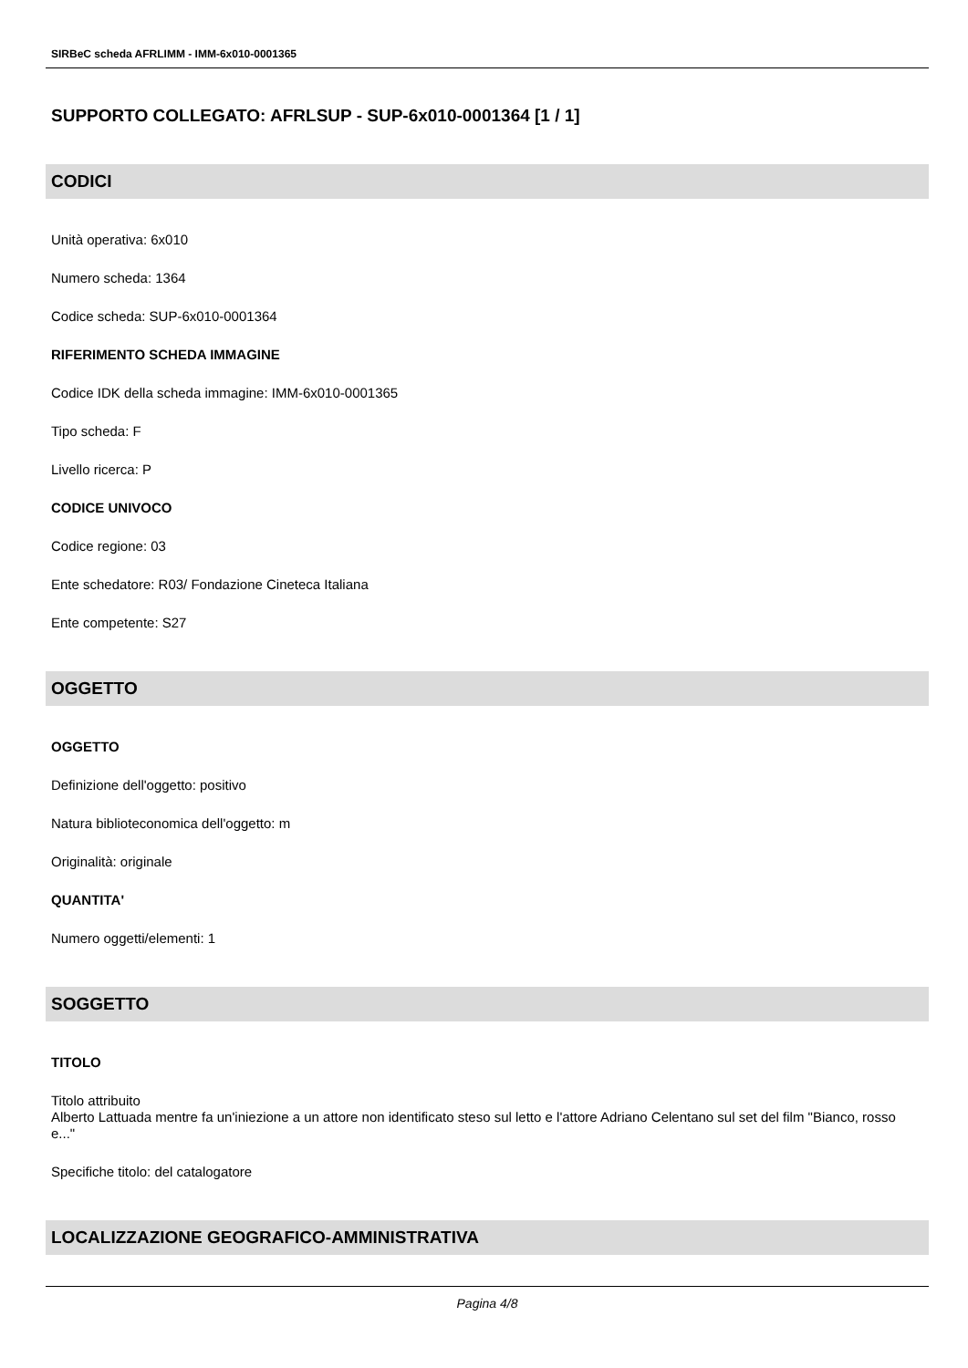SIRBeC scheda AFRLIMM - IMM-6x010-0001365
SUPPORTO COLLEGATO: AFRLSUP - SUP-6x010-0001364 [1 / 1]
CODICI
Unità operativa: 6x010
Numero scheda: 1364
Codice scheda: SUP-6x010-0001364
RIFERIMENTO SCHEDA IMMAGINE
Codice IDK della scheda immagine: IMM-6x010-0001365
Tipo scheda: F
Livello ricerca: P
CODICE UNIVOCO
Codice regione: 03
Ente schedatore: R03/ Fondazione Cineteca Italiana
Ente competente: S27
OGGETTO
OGGETTO
Definizione dell'oggetto: positivo
Natura biblioteconomica dell'oggetto: m
Originalità: originale
QUANTITA'
Numero oggetti/elementi: 1
SOGGETTO
TITOLO
Titolo attribuito
Alberto Lattuada mentre fa un'iniezione a un attore non identificato steso sul letto e l'attore Adriano Celentano sul set del film "Bianco, rosso e..."
Specifiche titolo: del catalogatore
LOCALIZZAZIONE GEOGRAFICO-AMMINISTRATIVA
Pagina 4/8